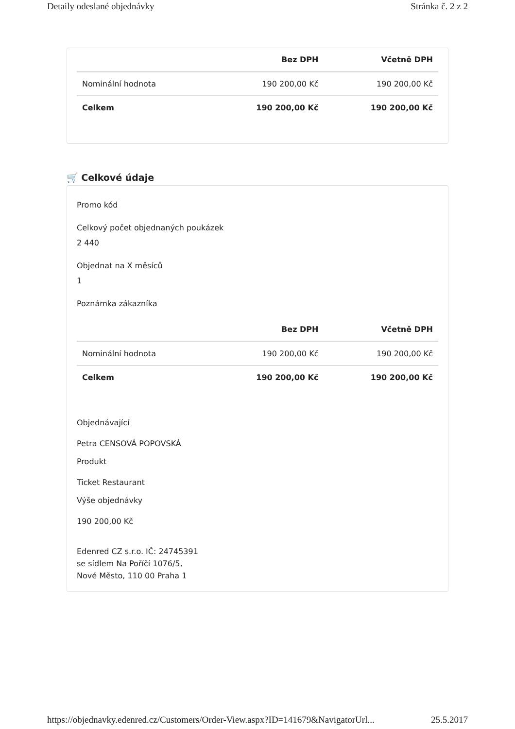Detaily odeslané objednávky Stránka č. 2 z 2
| | Bez DPH | Včetně DPH |
| --- | --- | --- |
| Nominální hodnota | 190 200,00 Kč | 190 200,00 Kč |
| Celkem | 190 200,00 Kč | 190 200,00 Kč |
🛒 Celkové údaje
Promo kód
Celkový počet objednaných poukázek
2 440
Objednat na X měsíců
1
Poznámka zákazníka
| | Bez DPH | Včetně DPH |
| --- | --- | --- |
| Nominální hodnota | 190 200,00 Kč | 190 200,00 Kč |
| Celkem | 190 200,00 Kč | 190 200,00 Kč |
Objednávající
Petra CENSOVÁ POPOVSKÁ
Produkt
Ticket Restaurant
Výše objednávky
190 200,00 Kč
Edenred CZ s.r.o. IČ: 24745391
se sídlem Na Poříčí 1076/5,
Nové Město, 110 00 Praha 1
https://objednavky.edenred.cz/Customers/Order-View.aspx?ID=141679&NavigatorUrl... 25.5.2017